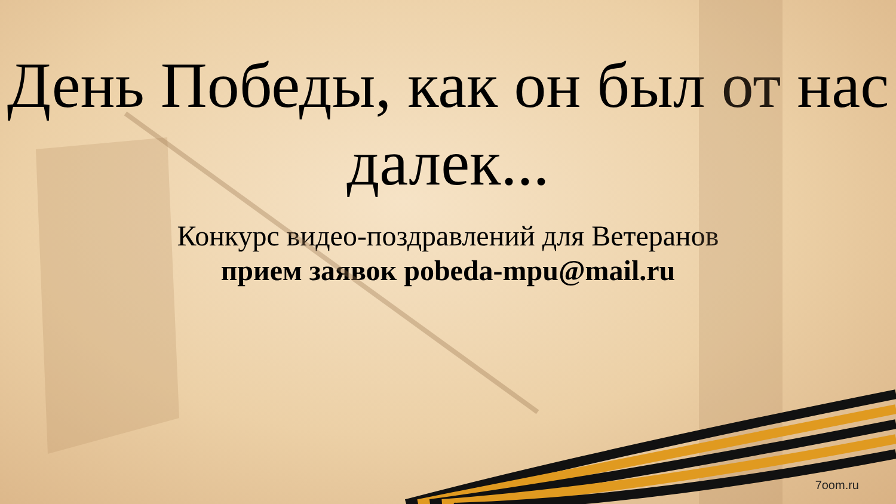День Победы, как он был от нас далек...
Конкурс видео-поздравлений для Ветеранов
прием заявок pobeda-mpu@mail.ru
7oom.ru